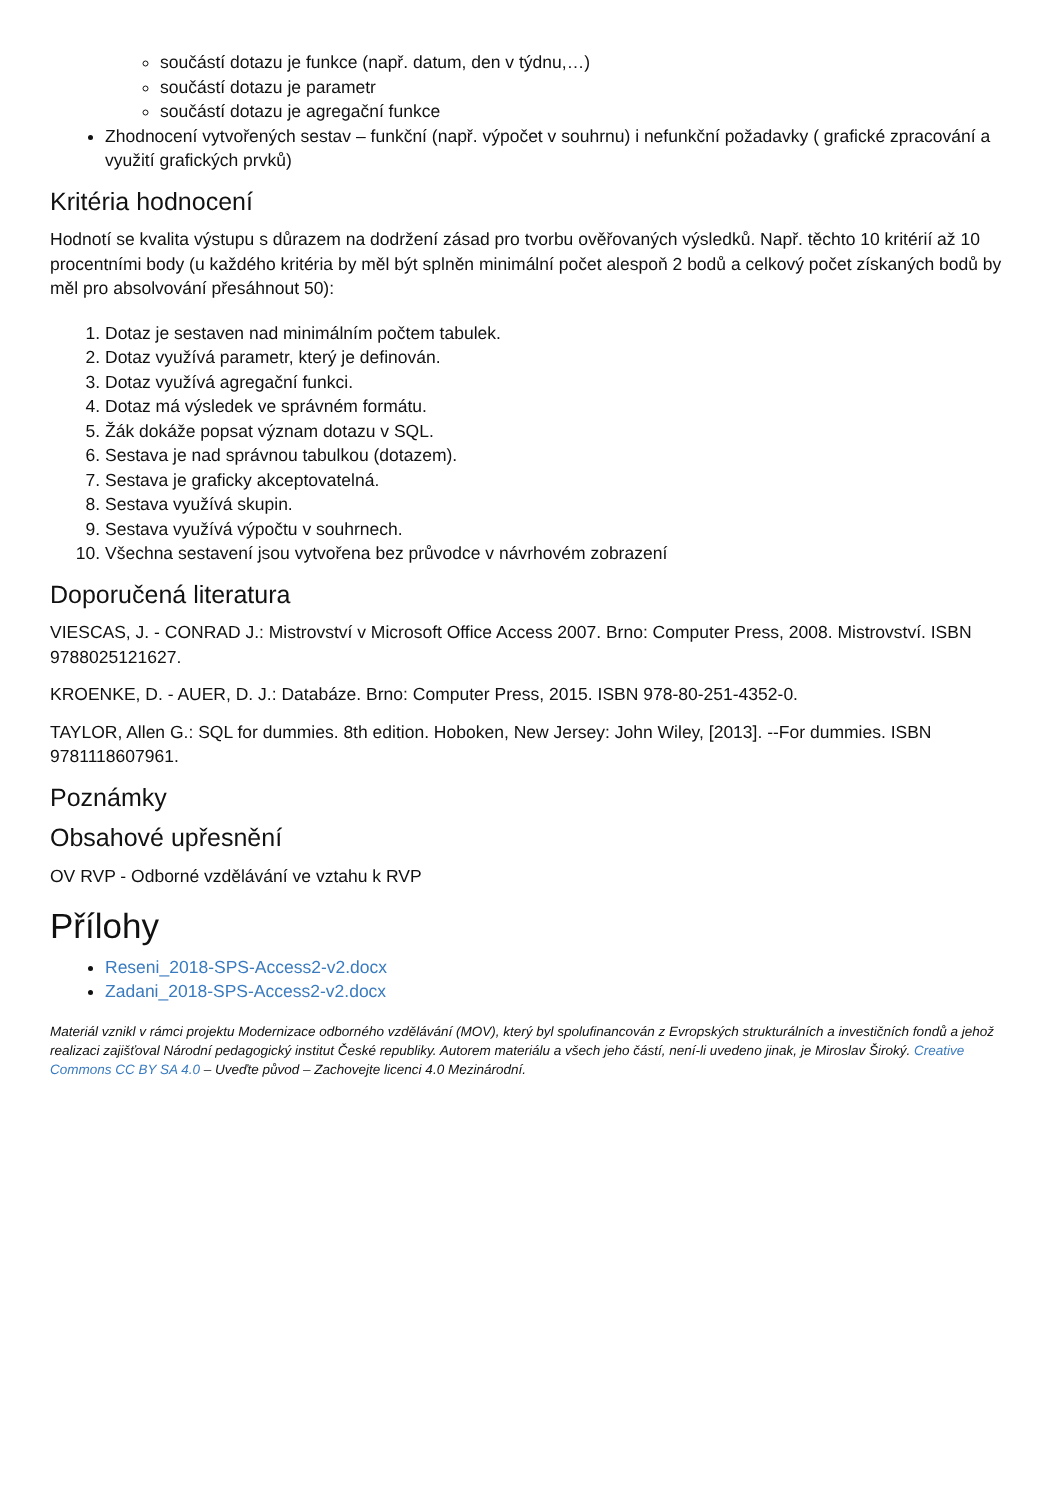součástí dotazu je funkce (např. datum, den v týdnu,…)
součástí dotazu je parametr
součástí dotazu je agregační funkce
Zhodnocení vytvořených sestav – funkční (např. výpočet v souhrnu) i nefunkční požadavky ( grafické zpracování a využití grafických prvků)
Kritéria hodnocení
Hodnotí se kvalita výstupu s důrazem na dodržení zásad pro tvorbu ověřovaných výsledků. Např. těchto 10 kritérií až 10 procentními body (u každého kritéria by měl být splněn minimální počet alespoň 2 bodů a celkový počet získaných bodů by měl pro absolvování přesáhnout 50):
1. Dotaz je sestaven nad minimálním počtem tabulek.
2. Dotaz využívá parametr, který je definován.
3. Dotaz využívá agregační funkci.
4. Dotaz má výsledek ve správném formátu.
5. Žák dokáže popsat význam dotazu v SQL.
6. Sestava je nad správnou tabulkou (dotazem).
7. Sestava je graficky akceptovatelná.
8. Sestava využívá skupin.
9. Sestava využívá výpočtu v souhrnech.
10. Všechna sestavení jsou vytvořena bez průvodce v návrhovém zobrazení
Doporučená literatura
VIESCAS, J. - CONRAD J.: Mistrovství v Microsoft Office Access 2007. Brno: Computer Press, 2008. Mistrovství. ISBN 9788025121627.
KROENKE, D. - AUER, D. J.: Databáze. Brno: Computer Press, 2015. ISBN 978-80-251-4352-0.
TAYLOR, Allen G.: SQL for dummies. 8th edition. Hoboken, New Jersey: John Wiley, [2013]. --For dummies. ISBN 9781118607961.
Poznámky
Obsahové upřesnění
OV RVP - Odborné vzdělávání ve vztahu k RVP
Přílohy
Reseni_2018-SPS-Access2-v2.docx
Zadani_2018-SPS-Access2-v2.docx
Materiál vznikl v rámci projektu Modernizace odborného vzdělávání (MOV), který byl spolufinancován z Evropských strukturálních a investičních fondů a jehož realizaci zajišťoval Národní pedagogický institut České republiky. Autorem materiálu a všech jeho částí, není-li uvedeno jinak, je Miroslav Široký. Creative Commons CC BY SA 4.0 – Uveďte původ – Zachovejte licenci 4.0 Mezinárodní.